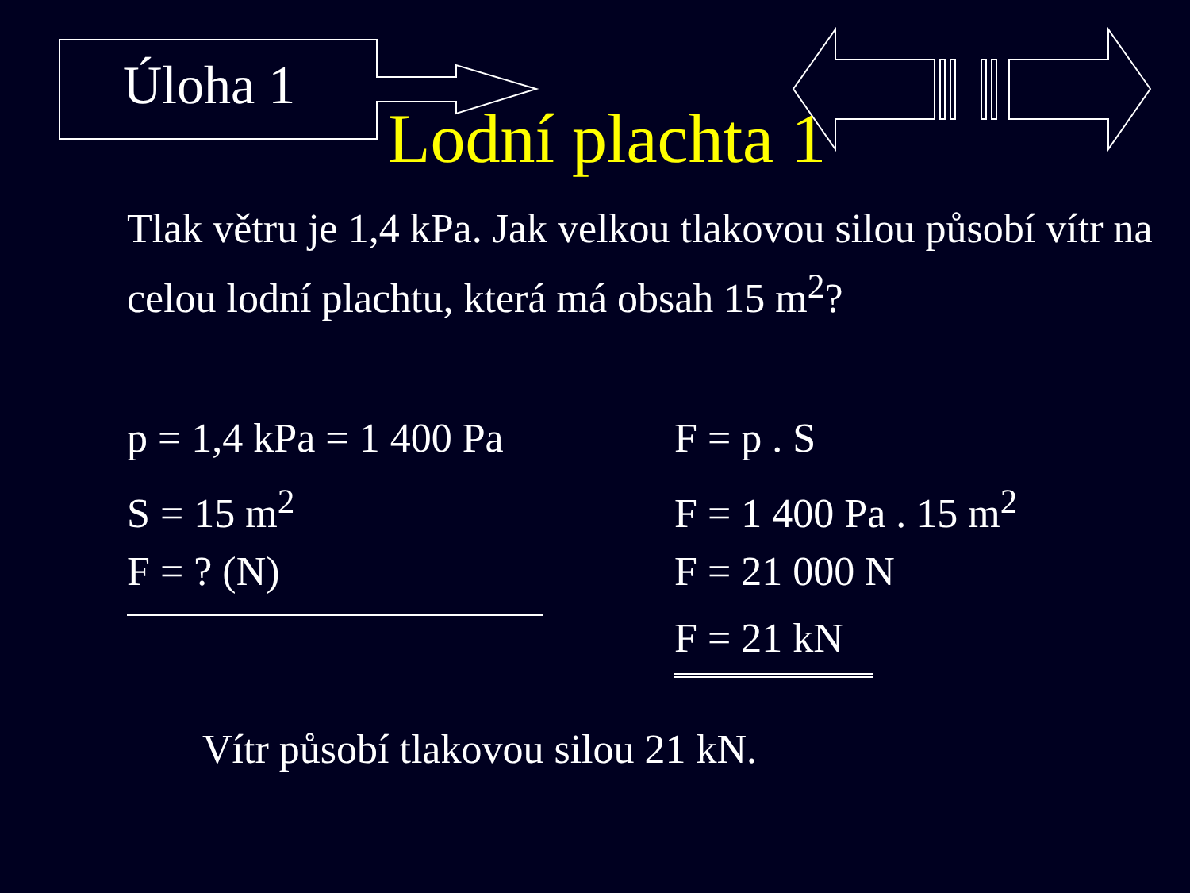Úloha 1
Lodní plachta 1
Tlak větru je 1,4 kPa. Jak velkou tlakovou silou působí vítr na celou lodní plachtu, která má obsah 15 m<sup>2</sup>?
p = 1,4 kPa = 1 400 Pa
S = 15 m<sup>2</sup>
F = ? (N)
F = p . S
F = 1 400 Pa . 15 m<sup>2</sup>
F = 21 000 N
F = 21 kN
Vítr působí tlakovou silou 21 kN.